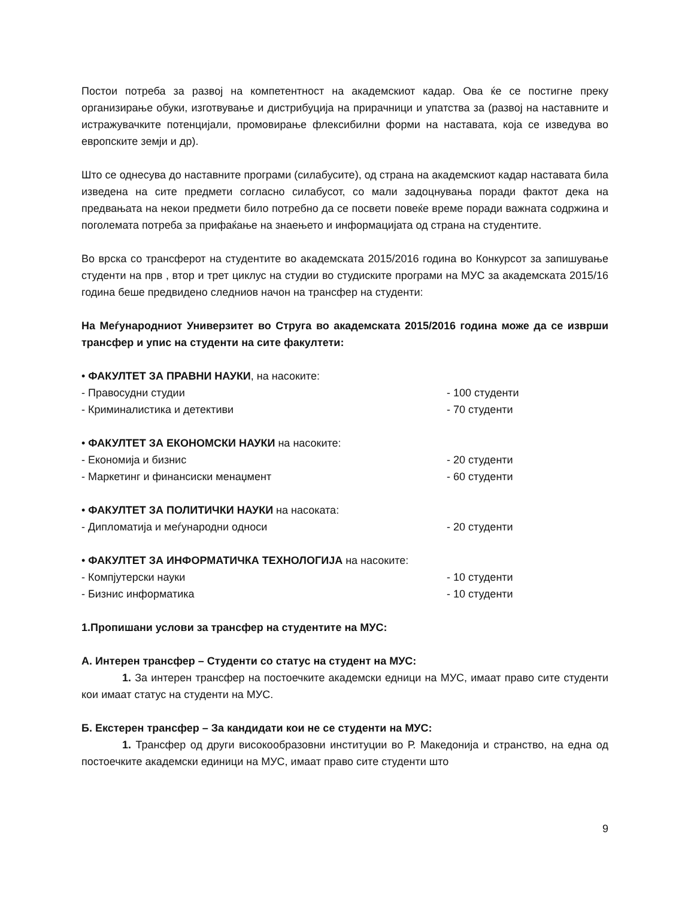Постои потреба за развој на компетентност на академскиот кадар. Ова ќе се постигне преку организирање обуки, изготвување и дистрибуција на прирачници и упатства за (развој на наставните и истражувачките потенцијали, промовирање флексибилни форми на наставата, која се изведува во европските земји и др).
Што се однесува до наставните програми (силабусите), од страна на академскиот кадар наставата била изведена на сите предмети согласно силабусот, со мали задоцнувања поради фактот дека на предвањата на некои предмети било потребно да се посвети повеќе време поради важната содржина и поголемата потреба за прифаќање на знаењето и информацијата од страна на студентите.
Во врска со трансферот на студентите во академската 2015/2016 година во Конкурсот за запишување студенти на прв , втор и трет циклус на студии во студиските програми на МУС за академската 2015/16 година беше предвидено следниов начон на трансфер на студенти:
На Меѓународниот Универзитет во Струга во академската 2015/2016 година може да се изврши трансфер и упис на студенти на сите факултети:
• ФАКУЛТЕТ ЗА ПРАВНИ НАУКИ, на насоките:
- Правосудни студии - 100 студенти
- Криминалистика и детективи - 70 студенти
• ФАКУЛТЕТ ЗА ЕКОНОМСКИ НАУКИ на насоките:
- Економија и бизнис - 20 студенти
- Маркетинг и финансиски менаџмент - 60 студенти
• ФАКУЛТЕТ ЗА ПОЛИТИЧКИ НАУКИ на насоката:
- Дипломатија и меѓународни односи - 20 студенти
• ФАКУЛТЕТ ЗА ИНФОРМАТИЧКА ТЕХНОЛОГИЈА на насоките:
- Компјутерски науки - 10 студенти
- Бизнис информатика - 10 студенти
1.Пропишани услови за трансфер на студентите на МУС:
А. Интерен трансфер – Студенти со статус на студент на МУС:
1. За интерен трансфер на постоечките академски едници на МУС, имаат право сите студенти кои имаат статус на студенти на МУС.
Б. Екстерен трансфер – За кандидати кои не се студенти на МУС:
1. Трансфер од други високообразовни институции во Р. Македонија и странство, на една од постоечките академски единици на МУС, имаат право сите студенти што
9